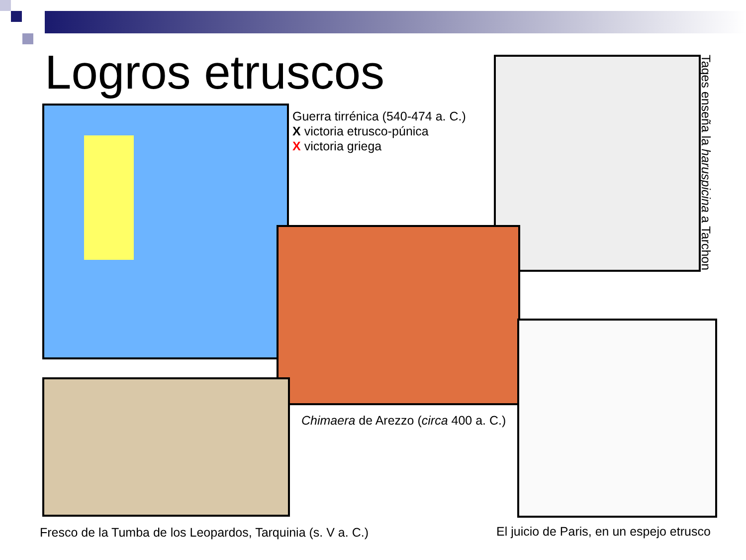Logros etruscos
Guerra tirrénica (540-474 a. C.)
X victoria etrusco-púnica
X victoria griega
Tages enseña la haruspicina a Tarchon
Chimaera de Arezzo (circa 400 a. C.)
Fresco de la Tumba de los Leopardos, Tarquinia (s. V a. C.)
El juicio de Paris, en un espejo etrusco